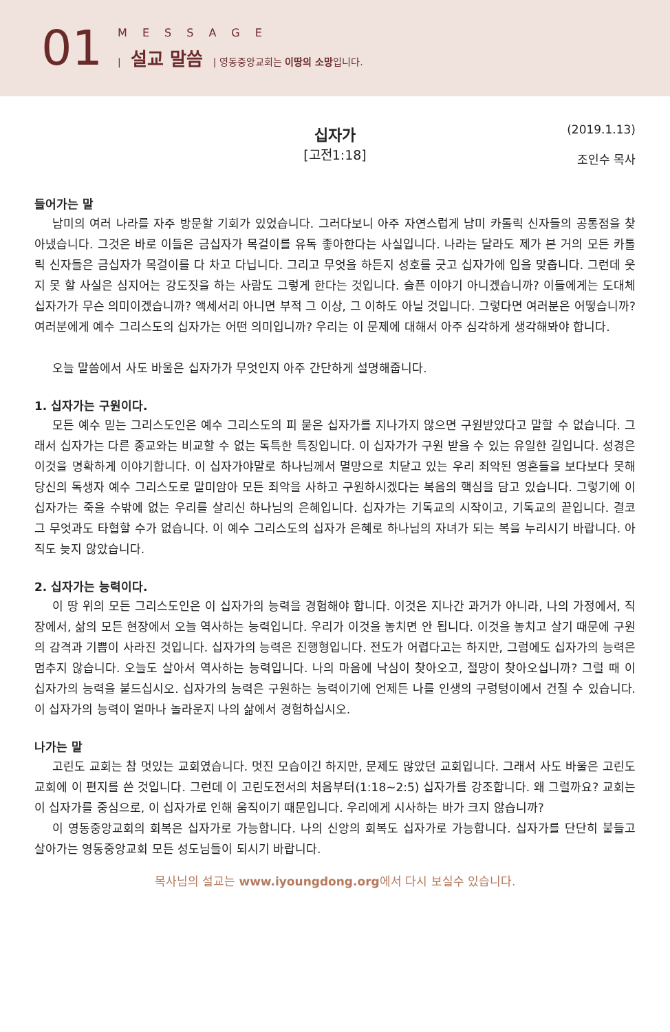01
MESSAGE
| 설교 말씀 | 영동중앙교회는 이땅의 소망입니다.
십자가
[고전1:18]
(2019.1.13)
조인수 목사
들어가는 말
남미의 여러 나라를 자주 방문할 기회가 있었습니다. 그러다보니 아주 자연스럽게 남미 카톨릭 신자들의 공통점을 찾아냈습니다. 그것은 바로 이들은 금십자가 목걸이를 유독 좋아한다는 사실입니다. 나라는 달라도 제가 본 거의 모든 카톨릭 신자들은 금십자가 목걸이를 다 차고 다닙니다. 그리고 무엇을 하든지 성호를 긋고 십자가에 입을 맞춥니다. 그런데 웃지 못 할 사실은 심지어는 강도짓을 하는 사람도 그렇게 한다는 것입니다. 슬픈 이야기 아니겠습니까? 이들에게는 도대체 십자가가 무슨 의미이겠습니까? 액세서리 아니면 부적 그 이상, 그 이하도 아닐 것입니다. 그렇다면 여러분은 어떻습니까? 여러분에게 예수 그리스도의 십자가는 어떤 의미입니까? 우리는 이 문제에 대해서 아주 심각하게 생각해봐야 합니다.
오늘 말씀에서 사도 바울은 십자가가 무엇인지 아주 간단하게 설명해줍니다.
1. 십자가는 구원이다.
모든 예수 믿는 그리스도인은 예수 그리스도의 피 묻은 십자가를 지나가지 않으면 구원받았다고 말할 수 없습니다. 그래서 십자가는 다른 종교와는 비교할 수 없는 독특한 특징입니다. 이 십자가가 구원 받을 수 있는 유일한 길입니다. 성경은 이것을 명확하게 이야기합니다. 이 십자가야말로 하나님께서 멸망으로 치닫고 있는 우리 죄악된 영혼들을 보다보다 못해 당신의 독생자 예수 그리스도로 말미암아 모든 죄악을 사하고 구원하시겠다는 복음의 핵심을 담고 있습니다. 그렇기에 이 십자가는 죽을 수밖에 없는 우리를 살리신 하나님의 은혜입니다. 십자가는 기독교의 시작이고, 기독교의 끝입니다. 결코 그 무엇과도 타협할 수가 없습니다. 이 예수 그리스도의 십자가 은혜로 하나님의 자녀가 되는 복을 누리시기 바랍니다. 아직도 늦지 않았습니다.
2. 십자가는 능력이다.
이 땅 위의 모든 그리스도인은 이 십자가의 능력을 경험해야 합니다. 이것은 지나간 과거가 아니라, 나의 가정에서, 직장에서, 삶의 모든 현장에서 오늘 역사하는 능력입니다. 우리가 이것을 놓치면 안 됩니다. 이것을 놓치고 살기 때문에 구원의 감격과 기쁨이 사라진 것입니다. 십자가의 능력은 진행형입니다. 전도가 어렵다고는 하지만, 그럼에도 십자가의 능력은 멈추지 않습니다. 오늘도 살아서 역사하는 능력입니다. 나의 마음에 낙심이 찾아오고, 절망이 찾아오십니까? 그럴 때 이 십자가의 능력을 붙드십시오. 십자가의 능력은 구원하는 능력이기에 언제든 나를 인생의 구렁텅이에서 건질 수 있습니다. 이 십자가의 능력이 얼마나 놀라운지 나의 삶에서 경험하십시오.
나가는 말
고린도 교회는 참 멋있는 교회였습니다. 멋진 모습이긴 하지만, 문제도 많았던 교회입니다. 그래서 사도 바울은 고린도 교회에 이 편지를 쓴 것입니다. 그런데 이 고린도전서의 처음부터(1:18~2:5) 십자가를 강조합니다. 왜 그럴까요? 교회는 이 십자가를 중심으로, 이 십자가로 인해 움직이기 때문입니다. 우리에게 시사하는 바가 크지 않습니까?
이 영동중앙교회의 회복은 십자가로 가능합니다. 나의 신앙의 회복도 십자가로 가능합니다. 십자가를 단단히 붙들고 살아가는 영동중앙교회 모든 성도님들이 되시기 바랍니다.
목사님의 설교는 www.iyoungdong.org에서 다시 보실수 있습니다.